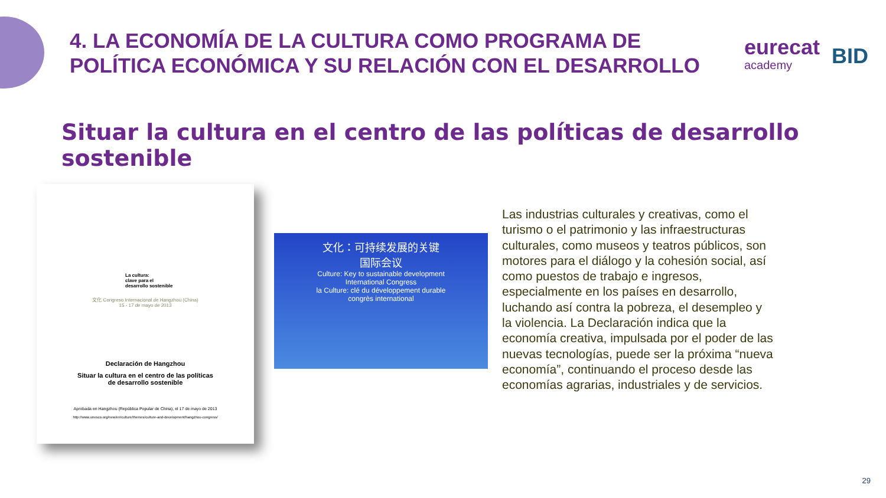4. LA ECONOMÍA DE LA CULTURA COMO PROGRAMA DE
POLÍTICA ECONÓMICA Y SU RELACIÓN CON EL DESARROLLO
eurecat
academy
BID
Situar la cultura en el centro de las políticas de desarrollo sostenible
La cultura:
clave para el
desarrollo sostenible
文化 Congreso Internacional de Hangzhou (China)
15 - 17 de mayo de 2013
Declaración de Hangzhou
Situar la cultura en el centro de las políticas
de desarrollo sostenible
Aprobada en Hangzhou (República Popular de China), el 17 de mayo de 2013
http://www.unesco.org/new/en/culture/themes/culture-and-development/hangzhou-congress/
文化：可持续发展的关键
国际会议
Culture: Key to sustainable development
International Congress
la Culture: clé du développement durable
congrès international
Las industrias culturales y creativas, como el turismo o el patrimonio y las infraestructuras culturales, como museos y teatros públicos, son motores para el diálogo y la cohesión social, así como puestos de trabajo e ingresos, especialmente en los países en desarrollo, luchando así contra la pobreza, el desempleo y la violencia. La Declaración indica que la economía creativa, impulsada por el poder de las nuevas tecnologías, puede ser la próxima “nueva economía”, continuando el proceso desde las economías agrarias, industriales y de servicios.
29